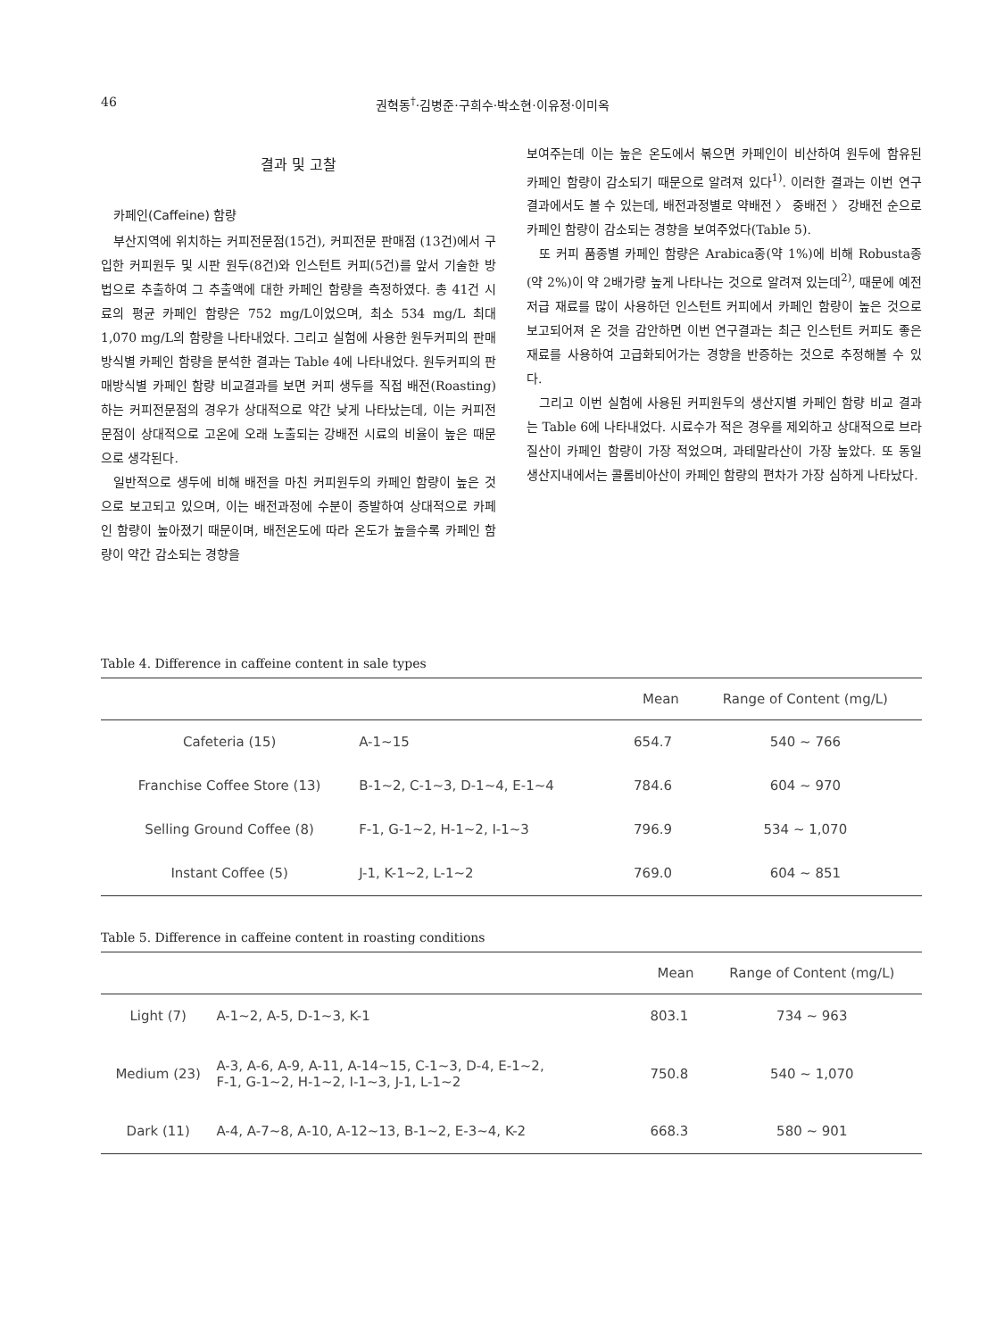46 권혁동<sup>†</sup>·김병준·구희수·박소현·이유정·이미옥
결과 및 고찰
카페인(Caffeine) 함량
부산지역에 위치하는 커피전문점(15건), 커피전문 판매점 (13건)에서 구입한 커피원두 및 시판 원두(8건)와 인스턴트 커피(5건)를 앞서 기술한 방법으로 추출하여 그 추출액에 대한 카페인 함량을 측정하였다. 총 41건 시료의 평균 카페인 함량은 752 mg/L이었으며, 최소 534 mg/L 최대 1,070 mg/L의 함량을 나타내었다. 그리고 실험에 사용한 원두커피의 판매방식별 카페인 함량을 분석한 결과는 Table 4에 나타내었다. 원두커피의 판매방식별 카페인 함량 비교결과를 보면 커피 생두를 직접 배전(Roasting)하는 커피전문점의 경우가 상대적으로 약간 낮게 나타났는데, 이는 커피전문점이 상대적으로 고온에 오래 노출되는 강배전 시료의 비율이 높은 때문으로 생각된다.
일반적으로 생두에 비해 배전을 마친 커피원두의 카페인 함량이 높은 것으로 보고되고 있으며, 이는 배전과정에 수분이 증발하여 상대적으로 카페인 함량이 높아졌기 때문이며, 배전온도에 따라 온도가 높을수록 카페인 함량이 약간 감소되는 경향을
보여주는데 이는 높은 온도에서 볶으면 카페인이 비산하여 원두에 함유된 카페인 함량이 감소되기 때문으로 알려져 있다<sup>1)</sup>. 이러한 결과는 이번 연구결과에서도 볼 수 있는데, 배전과정별로 약배전 〉 중배전 〉 강배전 순으로 카페인 함량이 감소되는 경향을 보여주었다(Table 5).
또 커피 품종별 카페인 함량은 Arabica종(약 1%)에 비해 Robusta종(약 2%)이 약 2배가량 높게 나타나는 것으로 알려져 있는데<sup>2)</sup>, 때문에 예전 저급 재료를 많이 사용하던 인스턴트 커피에서 카페인 함량이 높은 것으로 보고되어져 온 것을 감안하면 이번 연구결과는 최근 인스턴트 커피도 좋은 재료를 사용하여 고급화되어가는 경향을 반증하는 것으로 추정해볼 수 있다.
그리고 이번 실험에 사용된 커피원두의 생산지별 카페인 함량 비교 결과는 Table 6에 나타내었다. 시료수가 적은 경우를 제외하고 상대적으로 브라질산이 카페인 함량이 가장 적었으며, 과테말라산이 가장 높았다. 또 동일 생산지내에서는 콜롬비아산이 카페인 함량의 편차가 가장 심하게 나타났다.
Table 4. Difference in caffeine content in sale types
| | | Mean | Range of Content (mg/L) |
| --- | --- | --- | --- |
| Cafeteria (15) | A-1~15 | 654.7 | 540 ~ 766 |
| Franchise Coffee Store (13) | B-1~2, C-1~3, D-1~4, E-1~4 | 784.6 | 604 ~ 970 |
| Selling Ground Coffee (8) | F-1, G-1~2, H-1~2, I-1~3 | 796.9 | 534 ~ 1,070 |
| Instant Coffee (5) | J-1, K-1~2, L-1~2 | 769.0 | 604 ~ 851 |
Table 5. Difference in caffeine content in roasting conditions
| | | Mean | Range of Content (mg/L) |
| --- | --- | --- | --- |
| Light (7) | A-1~2, A-5, D-1~3, K-1 | 803.1 | 734 ~ 963 |
| Medium (23) | A-3, A-6, A-9, A-11, A-14~15, C-1~3, D-4, E-1~2, F-1, G-1~2, H-1~2, I-1~3, J-1, L-1~2 | 750.8 | 540 ~ 1,070 |
| Dark (11) | A-4, A-7~8, A-10, A-12~13, B-1~2, E-3~4, K-2 | 668.3 | 580 ~ 901 |